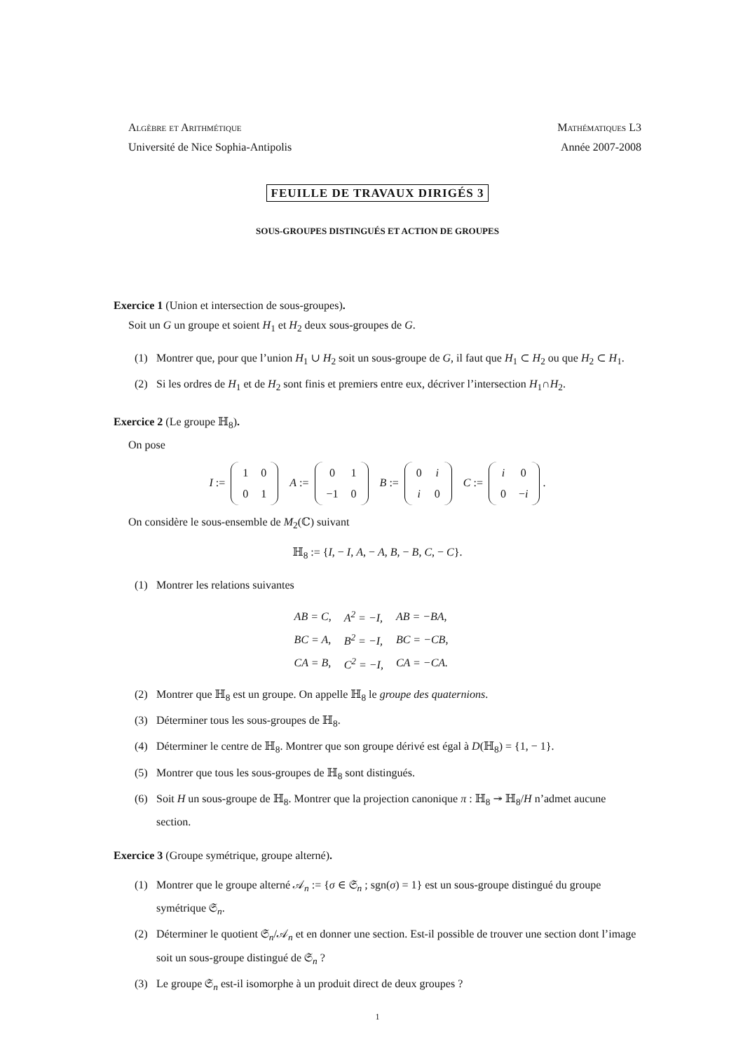Algèbre et Arithmétique Mathématiques L3
Université de Nice Sophia-Antipolis Année 2007-2008
FEUILLE DE TRAVAUX DIRIGÉS 3
SOUS-GROUPES DISTINGUÉS ET ACTION DE GROUPES
Exercice 1 (Union et intersection de sous-groupes).
Soit un G un groupe et soient H<sub>1</sub> et H<sub>2</sub> deux sous-groupes de G.
(1) Montrer que, pour que l’union H<sub>1</sub> ∪ H<sub>2</sub> soit un sous-groupe de G, il faut que H<sub>1</sub> ⊂ H<sub>2</sub> ou que H<sub>2</sub> ⊂ H<sub>1</sub>.
(2) Si les ordres de H<sub>1</sub> et de H<sub>2</sub> sont finis et premiers entre eux, décriver l’intersection H<sub>1</sub>∩H<sub>2</sub>.
Exercice 2 (Le groupe ℍ<sub>8</sub>).
On pose
I :=
| 1 | 0 |
| 0 | 1 |
A :=
| 0 | 1 |
| −1 | 0 |
B :=
| 0 | i |
| i | 0 |
C :=
| i | 0 |
| 0 | − i |
.
On considère le sous-ensemble de M<sub>2</sub>(ℂ) suivant
ℍ<sub>8</sub> := {I, − I, A, − A, B, − B, C, − C}.
(1) Montrer les relations suivantes
| AB = C, | A<sup>2</sup> = −I, | AB = −BA, |
| BC = A, | B<sup>2</sup> = −I, | BC = −CB, |
| CA = B, | C<sup>2</sup> = −I, | CA = −CA. |
(2) Montrer que ℍ<sub>8</sub> est un groupe. On appelle ℍ<sub>8</sub> le groupe des quaternions.
(3) Déterminer tous les sous-groupes de ℍ<sub>8</sub>.
(4) Déterminer le centre de ℍ<sub>8</sub>. Montrer que son groupe dérivé est égal à D(ℍ<sub>8</sub>) = {1, − 1}.
(5) Montrer que tous les sous-groupes de ℍ<sub>8</sub> sont distingués.
(6) Soit H un sous-groupe de ℍ<sub>8</sub>. Montrer que la projection canonique π : ℍ<sub>8</sub> ↠ ℍ<sub>8</sub>/H n’admet aucune section.
Exercice 3 (Groupe symétrique, groupe alterné).
(1) Montrer que le groupe alterné 𝒜<sub>n</sub> := {σ ∈ 𝔖<sub>n</sub> ; sgn(σ) = 1} est un sous-groupe distingué du groupe symétrique 𝔖<sub>n</sub>.
(2) Déterminer le quotient 𝔖<sub>n</sub>/𝒜<sub>n</sub> et en donner une section. Est-il possible de trouver une section dont l’image soit un sous-groupe distingué de 𝔖<sub>n</sub> ?
(3) Le groupe 𝔖<sub>n</sub> est-il isomorphe à un produit direct de deux groupes ?
1